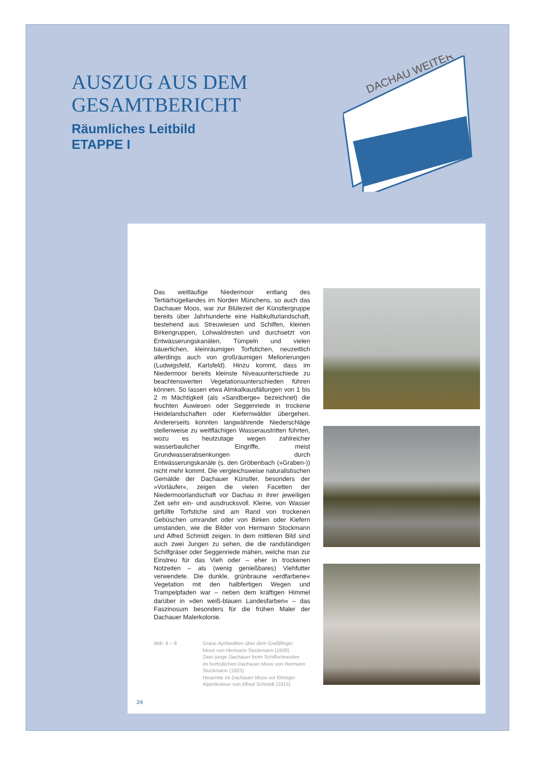AUSZUG AUS DEM
GESAMTBERICHT
Räumliches Leitbild
ETAPPE I
DACHAU WEITER
Das weitläufige Niedermoor entlang des Tertiärhügellandes im Norden Münchens, so auch das Dachauer Moos, war zur Blütezeit der Künstlergruppe bereits über Jahrhunderte eine Halbkulturlandschaft, bestehend aus Streuwiesen und Schilfen, kleinen Birkengruppen, Lohwaldresten und durchsetzt von Entwässerungskanälen, Tümpeln und vielen bäuerlichen, kleinräumigen Torfstichen, neuzeitlich allerdings auch von großräumigen Meliorierungen (Ludwigsfeld, Karlsfeld). Hinzu kommt, dass im Niedermoor bereits kleinste Niveauunterschiede zu beachtenswerten Vegetationsunterschieden führen können. So lassen etwa Almkalkausfällungen von 1 bis 2 m Mächtigkeit (als »Sandberge« bezeichnet) die feuchten Auwiesen oder Seggenriede in trockene Heidelandschaften oder Kiefernwälder übergehen. Andererseits konnten langwährende Niederschläge stellenweise zu weitflächigen Wasseraustritten führten, wozu es heutzutage wegen zahlreicher wasserbaulicher Eingriffe, meist Grundwasserabsenkungen durch Entwässerungskanäle (s. den Gröbenbach (»Graben-)) nicht mehr kommt. Die vergleichsweise naturalistischen Gemälde der Dachauer Künstler, besonders der »Vorläufer«, zeigen die vielen Facetten der Niedermoorlandschaft vor Dachau in ihrer jeweiligen Zeit sehr ein- und ausdrucksvoll. Kleine, von Wasser gefüllte Torfstiche sind am Rand von trockenen Gebüschen umrandet oder von Birken oder Kiefern umstanden, wie die Bilder von Hermann Stockmann und Alfred Schmidt zeigen. In dem mittleren Bild sind auch zwei Jungen zu sehen, die die randständigen Schilfgräser oder Seggenriede mähen, welche man zur Einstreu für das Vieh oder – eher in trockenen Notzeiten – als (wenig genießbares) Viehfutter verwendete. Die dunkle, grünbraune »erdfarbene« Vegetation mit den halbfertigen Wegen und Trampelpfaden war – neben dem kräftigen Himmel darüber in »den weiß-blauen Landesfarben« – das Faszinosum besonders für die frühen Maler der Dachauer Malerkolonie.
Abb. 6 – 8 Graue Aprilwolken über dem Graßlfinger
Moos von Hermann Stockmann (1938)
Zwei junge Dachauer beim Schilfschneiden
im herbstlichen Dachauer Moos von Hermann
Stockmann (1923)
Heuernte im Dachauer Moos vor föhniger
Alpenkulisse von Alfred Schmidt (1915)
24